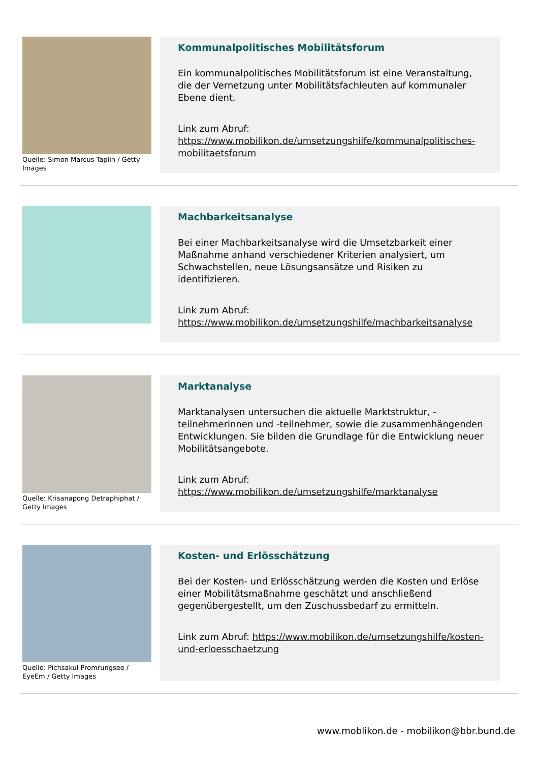Quelle: Simon Marcus Taplin / Getty Images
Kommunalpolitisches Mobilitätsforum
Ein kommunalpolitisches Mobilitätsforum ist eine Veranstaltung, die der Vernetzung unter Mobilitätsfachleuten auf kommunaler Ebene dient.
Link zum Abruf: https://www.mobilikon.de/umsetzungshilfe/kommunalpolitisches-mobilitaetsforum
Machbarkeitsanalyse
Bei einer Machbarkeitsanalyse wird die Umsetzbarkeit einer Maßnahme anhand verschiedener Kriterien analysiert, um Schwachstellen, neue Lösungsansätze und Risiken zu identifizieren.
Link zum Abruf: https://www.mobilikon.de/umsetzungshilfe/machbarkeitsanalyse
Quelle: Krisanapong Detraphiphat / Getty Images
Marktanalyse
Marktanalysen untersuchen die aktuelle Marktstruktur, -teilnehmerinnen und -teilnehmer, sowie die zusammenhängenden Entwicklungen. Sie bilden die Grundlage für die Entwicklung neuer Mobilitätsangebote.
Link zum Abruf: https://www.mobilikon.de/umsetzungshilfe/marktanalyse
Quelle: Pichsakul Promrungsee / EyeEm / Getty Images
Kosten- und Erlösschätzung
Bei der Kosten- und Erlösschätzung werden die Kosten und Erlöse einer Mobilitätsmaßnahme geschätzt und anschließend gegenübergestellt, um den Zuschussbedarf zu ermitteln.
Link zum Abruf: https://www.mobilikon.de/umsetzungshilfe/kosten-und-erloesschaetzung
www.moblikon.de - mobilikon@bbr.bund.de